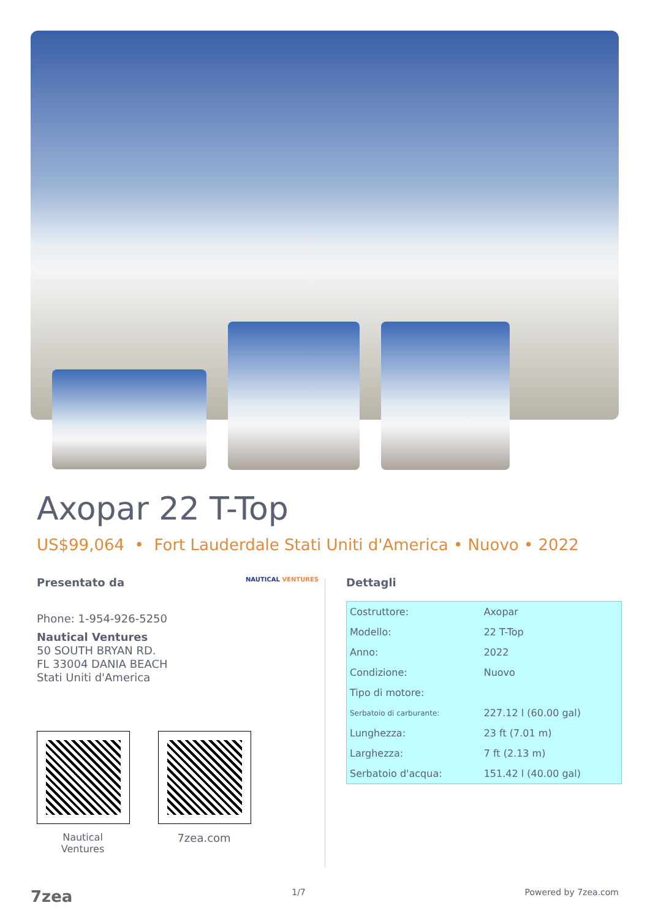Axopar 22 T-Top
US$99,064 • Fort Lauderdale Stati Uniti d'Americа • Nuovo • 2022
Presentato da NAUTICAL VENTURES
Phone: 1-954-926-5250
Nautical Ventures
50 SOUTH BRYAN RD.
FL 33004 DANIA BEACH
Stati Uniti d'America
Nautical
Ventures
7zea.com
Dettagli
| Costruttore: | Axopar |
| Modello: | 22 T-Top |
| Anno: | 2022 |
| Condizione: | Nuovo |
| Tipo di motore: | |
| Serbatoio di carburante: | 227.12 l (60.00 gal) |
| Lunghezza: | 23 ft (7.01 m) |
| Larghezza: | 7 ft (2.13 m) |
| Serbatoio d'acqua: | 151.42 l (40.00 gal) |
7zea 1/7 Powered by 7zea.com